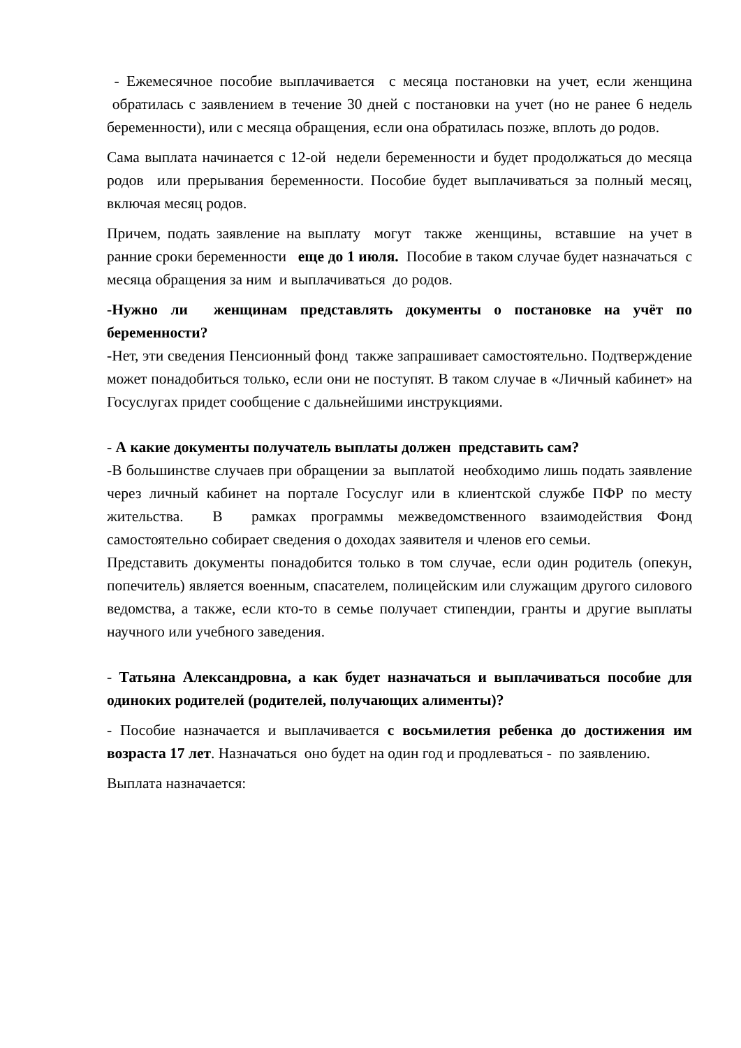- Ежемесячное пособие выплачивается с месяца постановки на учет, если женщина обратилась с заявлением в течение 30 дней с постановки на учет (но не ранее 6 недель беременности), или с месяца обращения, если она обратилась позже, вплоть до родов.
Сама выплата начинается с 12-ой недели беременности и будет продолжаться до месяца родов или прерывания беременности. Пособие будет выплачиваться за полный месяц, включая месяц родов.
Причем, подать заявление на выплату могут также женщины, вставшие на учет в ранние сроки беременности еще до 1 июля. Пособие в таком случае будет назначаться с месяца обращения за ним и выплачиваться до родов.
-Нужно ли женщинам представлять документы о постановке на учёт по беременности?
-Нет, эти сведения Пенсионный фонд также запрашивает самостоятельно. Подтверждение может понадобиться только, если они не поступят. В таком случае в «Личный кабинет» на Госуслугах придет сообщение с дальнейшими инструкциями.
- А какие документы получатель выплаты должен представить сам?
-В большинстве случаев при обращении за выплатой необходимо лишь подать заявление через личный кабинет на портале Госуслуг или в клиентской службе ПФР по месту жительства. В рамках программы межведомственного взаимодействия Фонд самостоятельно собирает сведения о доходах заявителя и членов его семьи.
Представить документы понадобится только в том случае, если один родитель (опекун, попечитель) является военным, спасателем, полицейским или служащим другого силового ведомства, а также, если кто-то в семье получает стипендии, гранты и другие выплаты научного или учебного заведения.
- Татьяна Александровна, а как будет назначаться и выплачиваться пособие для одиноких родителей (родителей, получающих алименты)?
- Пособие назначается и выплачивается с восьмилетия ребенка до достижения им возраста 17 лет. Назначаться оно будет на один год и продлеваться - по заявлению.
Выплата назначается: